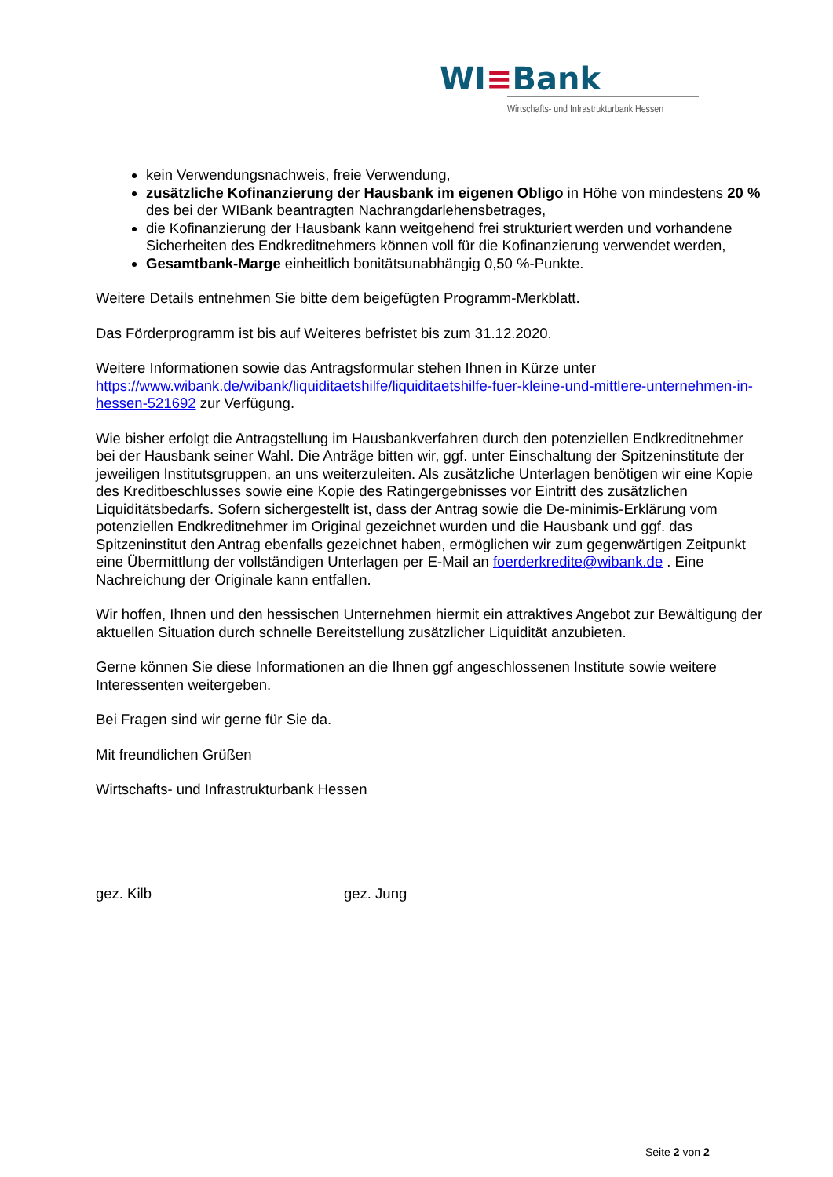WI≡Bank
Wirtschafts- und Infrastrukturbank Hessen
kein Verwendungsnachweis, freie Verwendung,
zusätzliche Kofinanzierung der Hausbank im eigenen Obligo in Höhe von mindestens 20 % des bei der WIBank beantragten Nachrangdarlehensbetrages,
die Kofinanzierung der Hausbank kann weitgehend frei strukturiert werden und vorhandene Sicherheiten des Endkreditnehmers können voll für die Kofinanzierung verwendet werden,
Gesamtbank-Marge einheitlich bonitätsunabhängig 0,50 %-Punkte.
Weitere Details entnehmen Sie bitte dem beigefügten Programm-Merkblatt.
Das Förderprogramm ist bis auf Weiteres befristet bis zum 31.12.2020.
Weitere Informationen sowie das Antragsformular stehen Ihnen in Kürze unter https://www.wibank.de/wibank/liquiditaetshilfe/liquiditaetshilfe-fuer-kleine-und-mittlere-unternehmen-in-hessen-521692 zur Verfügung.
Wie bisher erfolgt die Antragstellung im Hausbankverfahren durch den potenziellen Endkreditnehmer bei der Hausbank seiner Wahl. Die Anträge bitten wir, ggf. unter Einschaltung der Spitzeninstitute der jeweiligen Institutsgruppen, an uns weiterzuleiten. Als zusätzliche Unterlagen benötigen wir eine Kopie des Kreditbeschlusses sowie eine Kopie des Ratingergebnisses vor Eintritt des zusätzlichen Liquiditätsbedarfs. Sofern sichergestellt ist, dass der Antrag sowie die De-minimis-Erklärung vom potenziellen Endkreditnehmer im Original gezeichnet wurden und die Hausbank und ggf. das Spitzeninstitut den Antrag ebenfalls gezeichnet haben, ermöglichen wir zum gegenwärtigen Zeitpunkt eine Übermittlung der vollständigen Unterlagen per E-Mail an foerderkredite@wibank.de . Eine Nachreichung der Originale kann entfallen.
Wir hoffen, Ihnen und den hessischen Unternehmen hiermit ein attraktives Angebot zur Bewältigung der aktuellen Situation durch schnelle Bereitstellung zusätzlicher Liquidität anzubieten.
Gerne können Sie diese Informationen an die Ihnen ggf angeschlossenen Institute sowie weitere Interessenten weitergeben.
Bei Fragen sind wir gerne für Sie da.
Mit freundlichen Grüßen
Wirtschafts- und Infrastrukturbank Hessen
gez. Kilb gez. Jung
Seite 2 von 2